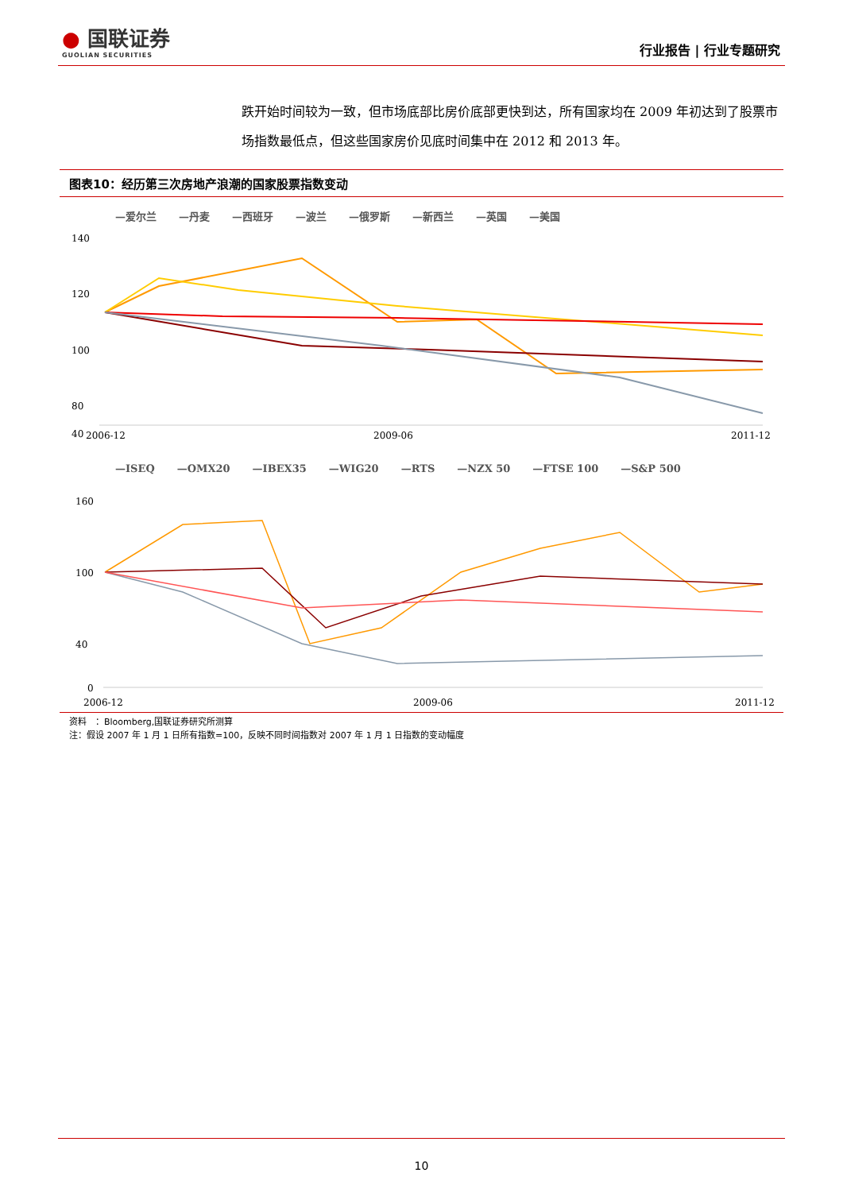● 国联证券
GUOLIAN SECURITIES
行业报告 | 行业专题研究
跌开始时间较为一致，但市场底部比房价底部更快到达，所有国家均在 2009 年初达到了股票市场指数最低点，但这些国家房价见底时间集中在 2012 和 2013 年。
图表10：经历第三次房地产浪潮的国家股票指数变动
—爱尔兰 —丹麦 —西班牙 —波兰 —俄罗斯 —新西兰 —英国 —美国
140
120
100
80
40
2006-12
2009-06
2011-12
—ISEQ —OMX20 —IBEX35 —WIG20 —RTS —NZX 50 —FTSE 100 —S&P 500
160
100
40
0
2006-12
2009-06
2011-12
资料　：Bloomberg,国联证券研究所测算
注：假设 2007 年 1 月 1 日所有指数=100，反映不同时间指数对 2007 年 1 月 1 日指数的变动幅度
10